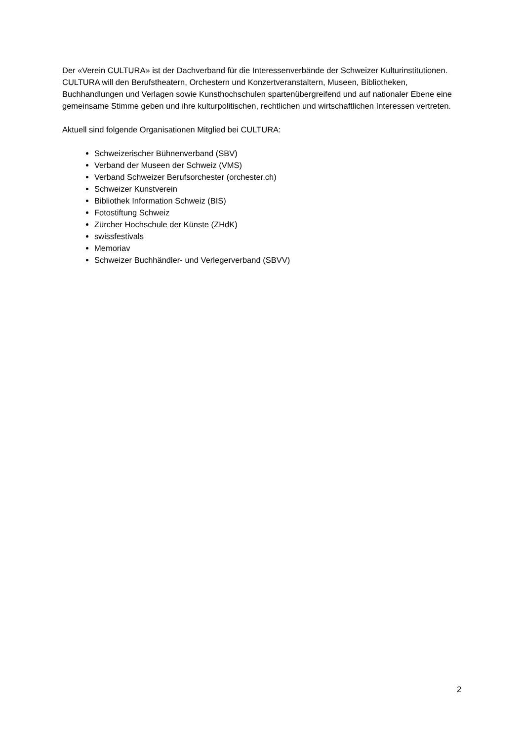Der «Verein CULTURA» ist der Dachverband für die Interessenverbände der Schweizer Kulturinstitutionen. CULTURA will den Berufstheatern, Orchestern und Konzertveranstaltern, Museen, Bibliotheken, Buchhandlungen und Verlagen sowie Kunsthochschulen spartenübergreifend und auf nationaler Ebene eine gemeinsame Stimme geben und ihre kulturpolitischen, rechtlichen und wirtschaftlichen Interessen vertreten.
Aktuell sind folgende Organisationen Mitglied bei CULTURA:
Schweizerischer Bühnenverband (SBV)
Verband der Museen der Schweiz (VMS)
Verband Schweizer Berufsorchester (orchester.ch)
Schweizer Kunstverein
Bibliothek Information Schweiz (BIS)
Fotostiftung Schweiz
Zürcher Hochschule der Künste (ZHdK)
swissfestivals
Memoriav
Schweizer Buchhändler- und Verlegerverband (SBVV)
2